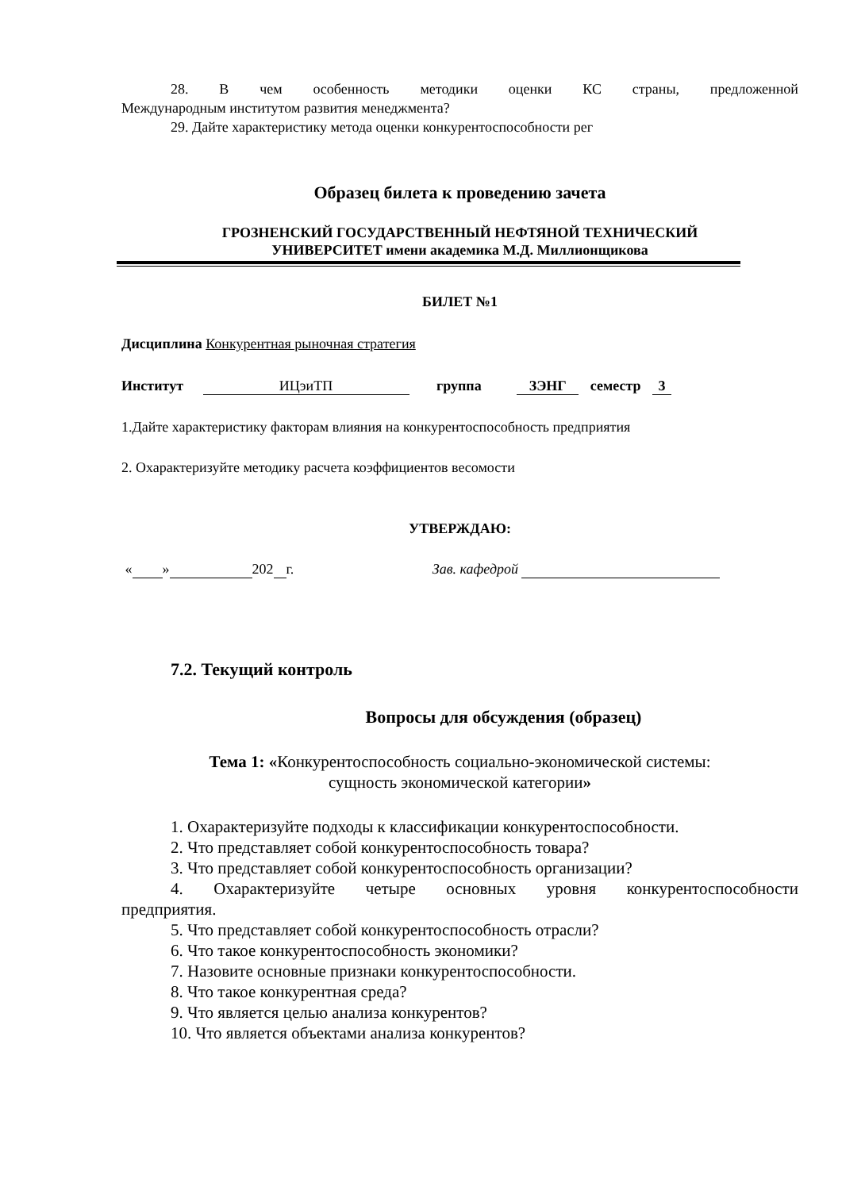28. В чем особенность методики оценки КС страны, предложенной
Международным институтом развития менеджмента?
29. Дайте характеристику метода оценки конкурентоспособности рег
Образец билета к проведению зачета
ГРОЗНЕНСКИЙ ГОСУДАРСТВЕННЫЙ НЕФТЯНОЙ ТЕХНИЧЕСКИЙ
УНИВЕРСИТЕТ имени академика М.Д. Миллионщикова
БИЛЕТ №1
Дисциплина Конкурентная рыночная стратегия
Институт ИЦэиТП группа ЗЭНГ семестр 3
1.Дайте характеристику факторам влияния на конкурентоспособность предприятия
2. Охарактеризуйте методику расчета коэффициентов весомости
УТВЕРЖДАЮ:
« » 202 г. Зав. кафедрой
7.2. Текущий контроль
Вопросы для обсуждения (образец)
Тема 1: «Конкурентоспособность социально-экономической системы:
сущность экономической категории»
1. Охарактеризуйте подходы к классификации конкурентоспособности.
2. Что представляет собой конкурентоспособность товара?
3. Что представляет собой конкурентоспособность организации?
4. Охарактеризуйте четыре основных уровня конкурентоспособности
предприятия.
5. Что представляет собой конкурентоспособность отрасли?
6. Что такое конкурентоспособность экономики?
7. Назовите основные признаки конкурентоспособности.
8. Что такое конкурентная среда?
9. Что является целью анализа конкурентов?
10. Что является объектами анализа конкурентов?